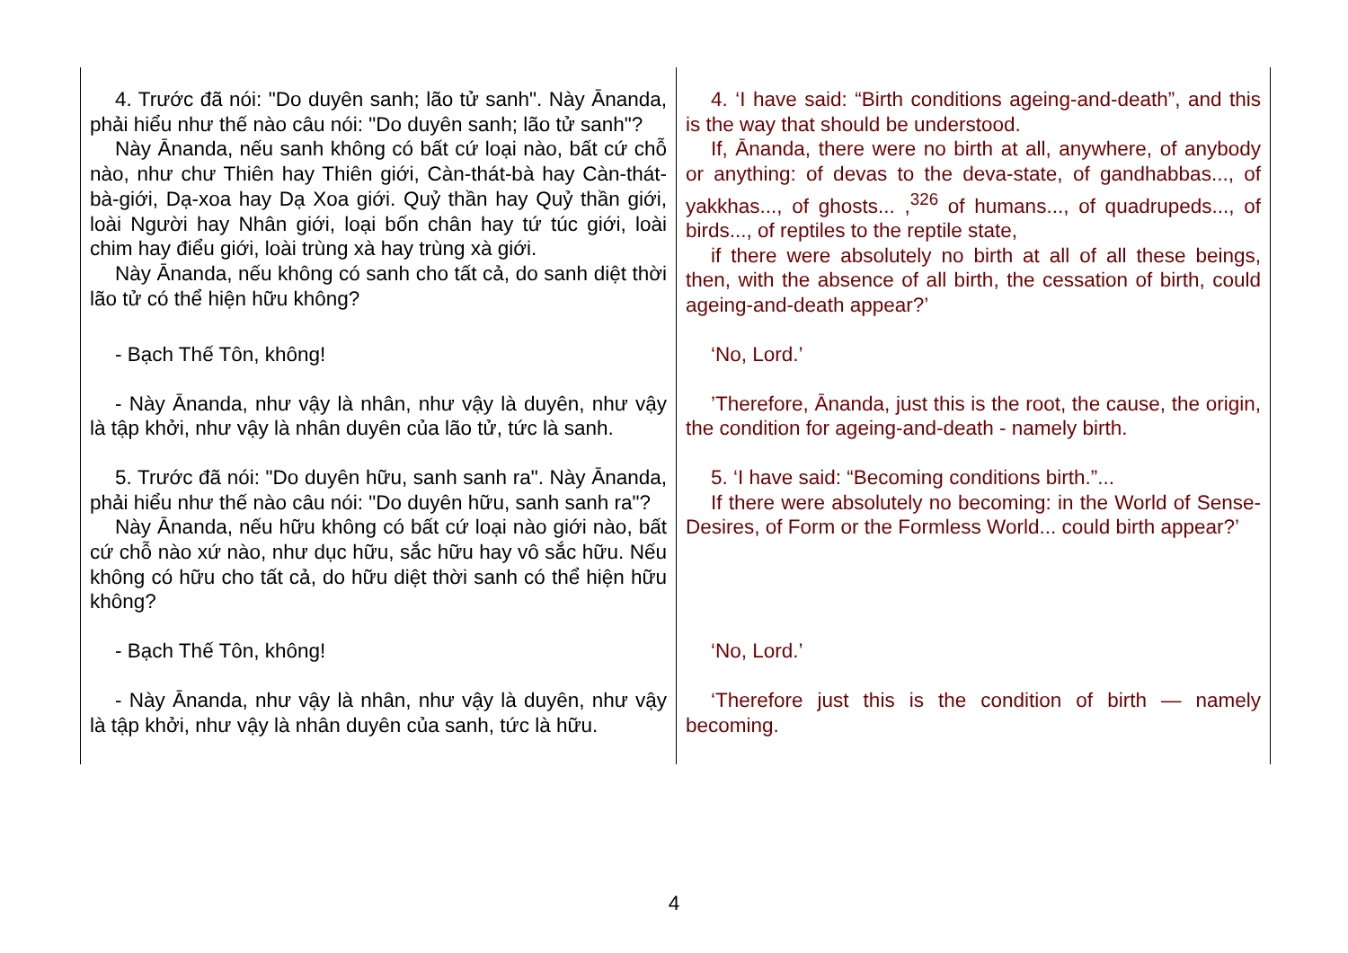| 4. Trước đã nói: "Do duyên sanh; lão tử sanh". Này Ānanda, phải hiểu như thế nào câu nói: "Do duyên sanh; lão tử sanh"? Này Ānanda, nếu sanh không có bất cứ loại nào, bất cứ chỗ nào, như chư Thiên hay Thiên giới, Càn-thát-bà hay Càn-thát-bà-giới, Dạ-xoa hay Dạ Xoa giới. Quỷ thần hay Quỷ thần giới, loài Người hay Nhân giới, loại bốn chân hay tứ túc giới, loài chim hay điểu giới, loài trùng xà hay trùng xà giới. Này Ānanda, nếu không có sanh cho tất cả, do sanh diệt thời lão tử có thể hiện hữu không? | 4. ‘I have said: “Birth conditions ageing-and-death”, and this is the way that should be understood. If, Ānanda, there were no birth at all, anywhere, of anybody or anything: of devas to the deva-state, of gandhabbas..., of yakkhas..., of ghosts... ,<sup>326</sup> of humans..., of quadrupeds..., of birds..., of reptiles to the reptile state, if there were absolutely no birth at all of all these beings, then, with the absence of all birth, the cessation of birth, could ageing-and-death appear?’ |
| - Bạch Thế Tôn, không! | ‘No, Lord.’ |
| - Này Ānanda, như vậy là nhân, như vậy là duyên, như vậy là tập khởi, như vậy là nhân duyên của lão tử, tức là sanh. | ’Therefore, Ānanda, just this is the root, the cause, the origin, the condition for ageing-and-death - namely birth. |
| 5. Trước đã nói: "Do duyên hữu, sanh sanh ra". Này Ānanda, phải hiểu như thế nào câu nói: "Do duyên hữu, sanh sanh ra"? Này Ānanda, nếu hữu không có bất cứ loại nào giới nào, bất cứ chỗ nào xứ nào, như dục hữu, sắc hữu hay vô sắc hữu. Nếu không có hữu cho tất cả, do hữu diệt thời sanh có thể hiện hữu không? | 5. ‘I have said: “Becoming conditions birth.”... If there were absolutely no becoming: in the World of Sense-Desires, of Form or the Formless World... could birth appear?’ |
| - Bạch Thế Tôn, không! | ‘No, Lord.’ |
| - Này Ānanda, như vậy là nhân, như vậy là duyên, như vậy là tập khởi, như vậy là nhân duyên của sanh, tức là hữu. | ‘Therefore just this is the condition of birth — namely becoming. |
4